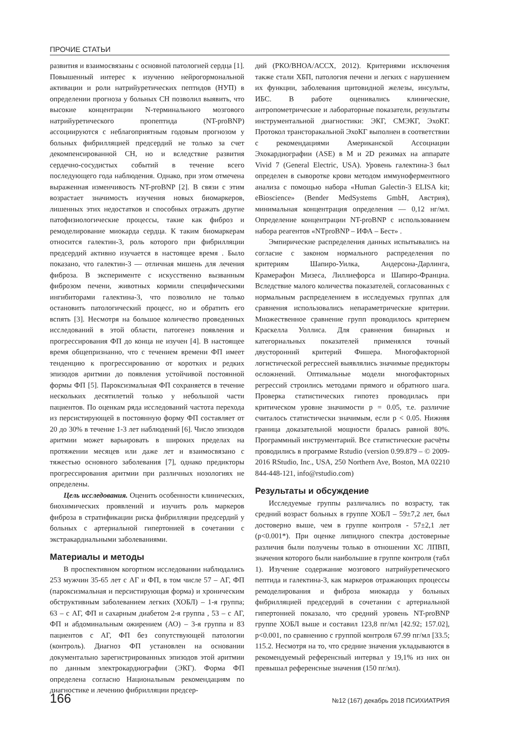ПРОЧИЕ СТАТЬИ
развития и взаимосвязаны с основной патологией сердца [1]. Повышенный интерес к изучению нейрогормональной активации и роли натрийуретических пептидов (НУП) в определении прогноза у больных СН позволил выявить, что высокие концентрации N-терминального мозгового натрийуретического пропептида (NT-proBNP) ассоциируются с неблагоприятным годовым прогнозом у больных фибрилляцией предсердий не только за счет декомпенсированной СН, но и вследствие развития сердечно-сосудистых событий в течение всего последующего года наблюдения. Однако, при этом отмечена выраженная изменчивость NT-proBNP [2]. В связи с этим возрастает значимость изучения новых биомаркеров, лишенных этих недостатков и способных отражать другие патофизиологические процессы, такие как фиброз и ремоделирование миокарда сердца. К таким биомаркерам относится галектин-3, роль которого при фибрилляции предсердий активно изучается в настоящее время . Было показано, что галектин-3 — отличная мишень для лечения фиброза. В эксперименте с искусственно вызванным фиброзом печени, животных кормили специфическими ингибиторами галектина-3, что позволило не только остановить патологический процесс, но и обратить его вспять [3]. Несмотря на большое количество проведенных исследований в этой области, патогенез появления и прогрессирования ФП до конца не изучен [4]. В настоящее время общепризнанно, что с течением времени ФП имеет тенденцию к прогрессированию от коротких и редких эпизодов аритмии до появления устойчивой постоянной формы ФП [5]. Пароксизмальная ФП сохраняется в течение нескольких десятилетий только у небольшой части пациентов. По оценкам ряда исследований частота перехода из персистирующей в постоянную форму ФП составляет от 20 до 30% в течение 1-3 лет наблюдений [6]. Число эпизодов аритмии может варьировать в широких пределах на протяжении месяцев или даже лет и взаимосвязано с тяжестью основного заболевания [7], однако предикторы прогрессирования аритмии при различных нозологиях не определены.
Цель исследования. Оценить особенности клинических, биохимических проявлений и изучить роль маркеров фиброза в стратификации риска фибрилляции предсердий у больных с артериальной гипертонией в сочетании с экстракардиальными заболеваниями.
Материалы и методы
В проспективном когортном исследовании наблюдались 253 мужчин 35-65 лет с АГ и ФП, в том числе 57 – АГ, ФП (пароксизмальная и персистирующая форма) и хроническим обструктивным заболеванием легких (ХОБЛ) – 1-я группа; 63 – с АГ, ФП и сахарным диабетом 2-я группа , 53 – с АГ, ФП и абдоминальным ожирением (АО) – 3-я группа и 83 пациентов с АГ, ФП без сопутствующей патологии (контроль). Диагноз ФП установлен на основании документально зарегистрированных эпизодов этой аритмии по данным электрокардиографии (ЭКГ). Форма ФП определена согласно Национальным рекомендациям по диагностике и лечению фибрилляции предсер-
дий (РКО/ВНОА/АССХ, 2012). Критериями исключения также стали ХБП, патология печени и легких с нарушением их функции, заболевания щитовидной железы, инсульты, ИБС. В работе оценивались клинические, антропометрические и лабораторные показатели, результаты инструментальной диагностики: ЭКГ, СМЭКГ, ЭхоКГ. Протокол трансторакальной ЭхоКГ выполнен в соответствии с рекомендациями Американской Ассоциации Эхокардиографии (ASE) в М и 2D режимах на аппарате Vivid 7 (General Electric, USA). Уровень галектина-3 был определен в сыворотке крови методом иммуноферментного анализа с помощью набора «Human Galectin-3 ELISA kit; eBioscience» (Bender MedSystems GmbH, Австрия), минимальная концентрация определения — 0,12 нг/мл. Определение концентрации NT-proBNP с использованием набора реагентов «NTproBNP – ИФА – Бест» .
Эмпирические распределения данных испытывались на согласие с законом нормального распределения по критериям Шапиро-Уилка, Андерсона-Дарлинга, Крамерафон Мизеса, Лиллиефорса и Шапиро-Франциа. Вследствие малого количества показателей, согласованных с нормальным распределением в исследуемых группах для сравнения использовались непараметрические критерии. Множественное сравнение групп проводилось критерием Краскелла Уоллиса. Для сравнения бинарных и категориальных показателей применялся точный двусторонний критерий Фишера. Многофакторной логистической регрессией выявлялись значимые предикторы осложнений. Оптимальные модели многофакторных регрессий строились методами прямого и обратного шага. Проверка статистических гипотез проводилась при критическом уровне значимости p = 0.05, т.е. различие считалось статистически значимым, если p < 0.05. Нижняя граница доказательной мощности бралась равной 80%. Программный инструментарий. Все статистические расчёты проводились в программе Rstudio (version 0.99.879 – © 2009-2016 RStudio, Inc., USA, 250 Northern Ave, Boston, MA 02210 844-448-121, info@rstudio.com)
Результаты и обсуждение
Исследуемые группы различались по возрасту, так средний возраст больных в группе ХОБЛ – 59±7,2 лет, был достоверно выше, чем в группе контроля - 57±2,1 лет (p<0.001*). При оценке липидного спектра достоверные различия были получены только в отношении ХС ЛПВП, значения которого были наибольшие в группе контроля (табл 1). Изучение содержание мозгового натрийуретического пептида и галектина-3, как маркеров отражающих процессы ремоделирования и фиброза миокарда у больных фибрилляцией предсердий в сочетании с артериальной гипертонией показало, что средний уровень NT-proBNP группе ХОБЛ выше и составил 123,8 пг/мл [42.92; 157.02], p<0.001, по сравнению с группой контроля 67.99 пг/мл [33.5; 115.2. Несмотря на то, что средние значения укладываются в рекомендуемый референсный интервал у 19,1% из них он превышал референсные значения (150 пг/мл).
166 №12 (167) декабрь 2018 ПСИХИАТРИЯ